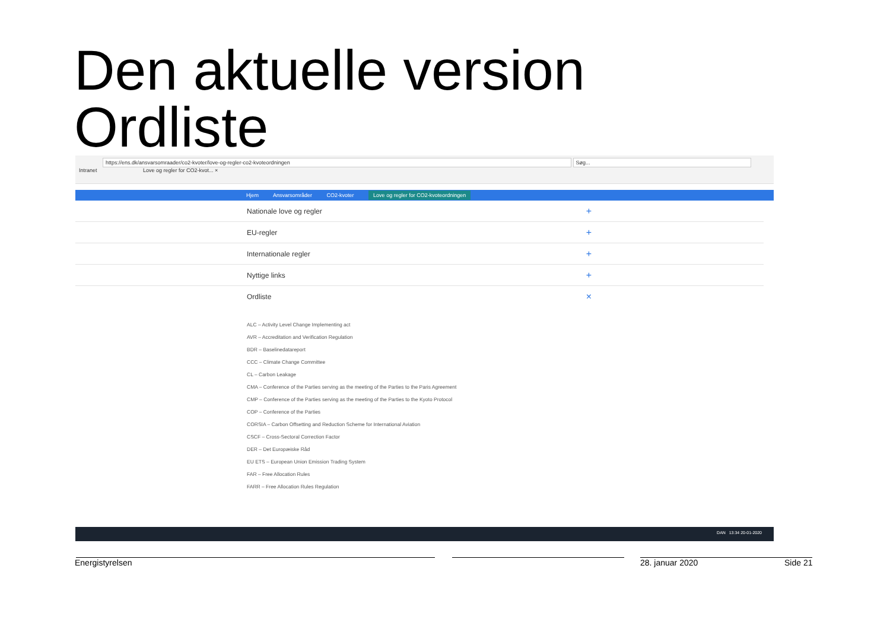Den aktuelle version
Ordliste
https://ens.dk/ansvarsomraader/co2-kvoter/love-og-regler-co2-kvoteordningen Søg...
Intranet Love og regler for CO2-kvot... ×
Hjem Ansvarsområder CO2-kvoter Love og regler for CO2-kvoteordningen
Nationale love og regler +
EU-regler +
Internationale regler +
Nyttige links +
Ordliste ×
ALC – Activity Level Change Implementing act
AVR – Accreditation and Verification Regulation
BDR – Baselinedatareport
CCC – Climate Change Committee
CL – Carbon Leakage
CMA – Conference of the Parties serving as the meeting of the Parties to the Paris Agreement
CMP – Conference of the Parties serving as the meeting of the Parties to the Kyoto Protocol
COP – Conference of the Parties
CORSIA – Carbon Offsetting and Reduction Scheme for International Aviation
CSCF – Cross-Sectoral Correction Factor
DER – Det Europæiske Råd
EU ETS – European Union Emission Trading System
FAR – Free Allocation Rules
FARR – Free Allocation Rules Regulation
DAN 13:34 20-01-2020
Energistyrelsen 28. januar 2020 Side 21